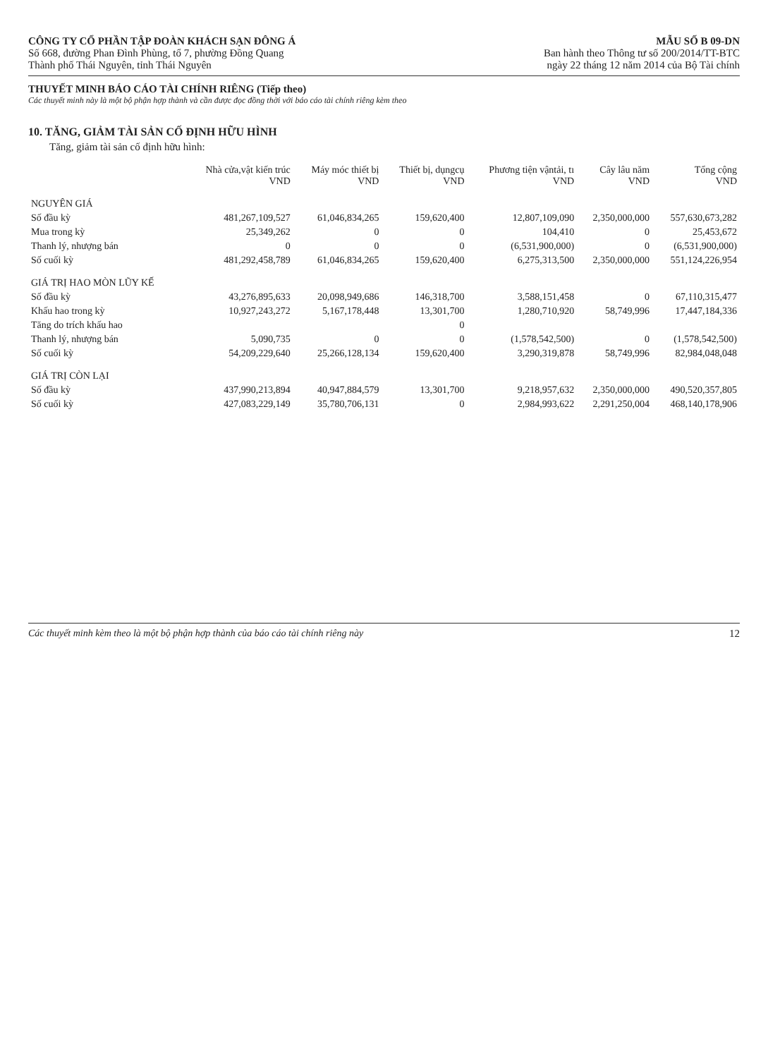CÔNG TY CỔ PHẦN TẬP ĐOÀN KHÁCH SẠN ĐÔNG Á
Số 668, đường Phan Đình Phùng, tổ 7, phường Đồng Quang
Thành phố Thái Nguyên, tỉnh Thái Nguyên
MẪU SỐ B 09-DN
Ban hành theo Thông tư số 200/2014/TT-BTC
ngày 22 tháng 12 năm 2014 của Bộ Tài chính
THUYẾT MINH BÁO CÁO TÀI CHÍNH RIÊNG (Tiếp theo)
Các thuyết minh này là một bộ phận hợp thành và cần được đọc đồng thời với báo cáo tài chính riêng kèm theo
10. TĂNG, GIẢM TÀI SẢN CỐ ĐỊNH HỮU HÌNH
Tăng, giảm tài sản cố định hữu hình:
| | Nhà cửa,vật kiến trúc VND | Máy móc thiết bị VND | Thiết bị, dụngcụ VND | Phương tiện vậntải, tı VND | Cây lâu năm VND | Tổng cộng VND |
| --- | --- | --- | --- | --- | --- | --- |
| NGUYÊN GIÁ | | | | | | |
| Số đầu kỳ | 481,267,109,527 | 61,046,834,265 | 159,620,400 | 12,807,109,090 | 2,350,000,000 | 557,630,673,282 |
| Mua trong kỳ | 25,349,262 | 0 | 0 | 104,410 | 0 | 25,453,672 |
| Thanh lý, nhượng bán | 0 | 0 | 0 | (6,531,900,000) | 0 | (6,531,900,000) |
| Số cuối kỳ | 481,292,458,789 | 61,046,834,265 | 159,620,400 | 6,275,313,500 | 2,350,000,000 | 551,124,226,954 |
| GIÁ TRỊ HAO MÒN LŨY KẾ | | | | | | |
| Số đầu kỳ | 43,276,895,633 | 20,098,949,686 | 146,318,700 | 3,588,151,458 | 0 | 67,110,315,477 |
| Khấu hao trong kỳ | 10,927,243,272 | 5,167,178,448 | 13,301,700 | 1,280,710,920 | 58,749,996 | 17,447,184,336 |
| Tăng do trích khấu hao | | | 0 | | | |
| Thanh lý, nhượng bán | 5,090,735 | 0 | 0 | (1,578,542,500) | 0 | (1,578,542,500) |
| Số cuối kỳ | 54,209,229,640 | 25,266,128,134 | 159,620,400 | 3,290,319,878 | 58,749,996 | 82,984,048,048 |
| GIÁ TRỊ CÒN LẠI | | | | | | |
| Số đầu kỳ | 437,990,213,894 | 40,947,884,579 | 13,301,700 | 9,218,957,632 | 2,350,000,000 | 490,520,357,805 |
| Số cuối kỳ | 427,083,229,149 | 35,780,706,131 | 0 | 2,984,993,622 | 2,291,250,004 | 468,140,178,906 |
Các thuyết minh kèm theo là một bộ phận hợp thành của báo cáo tài chính riêng này 12